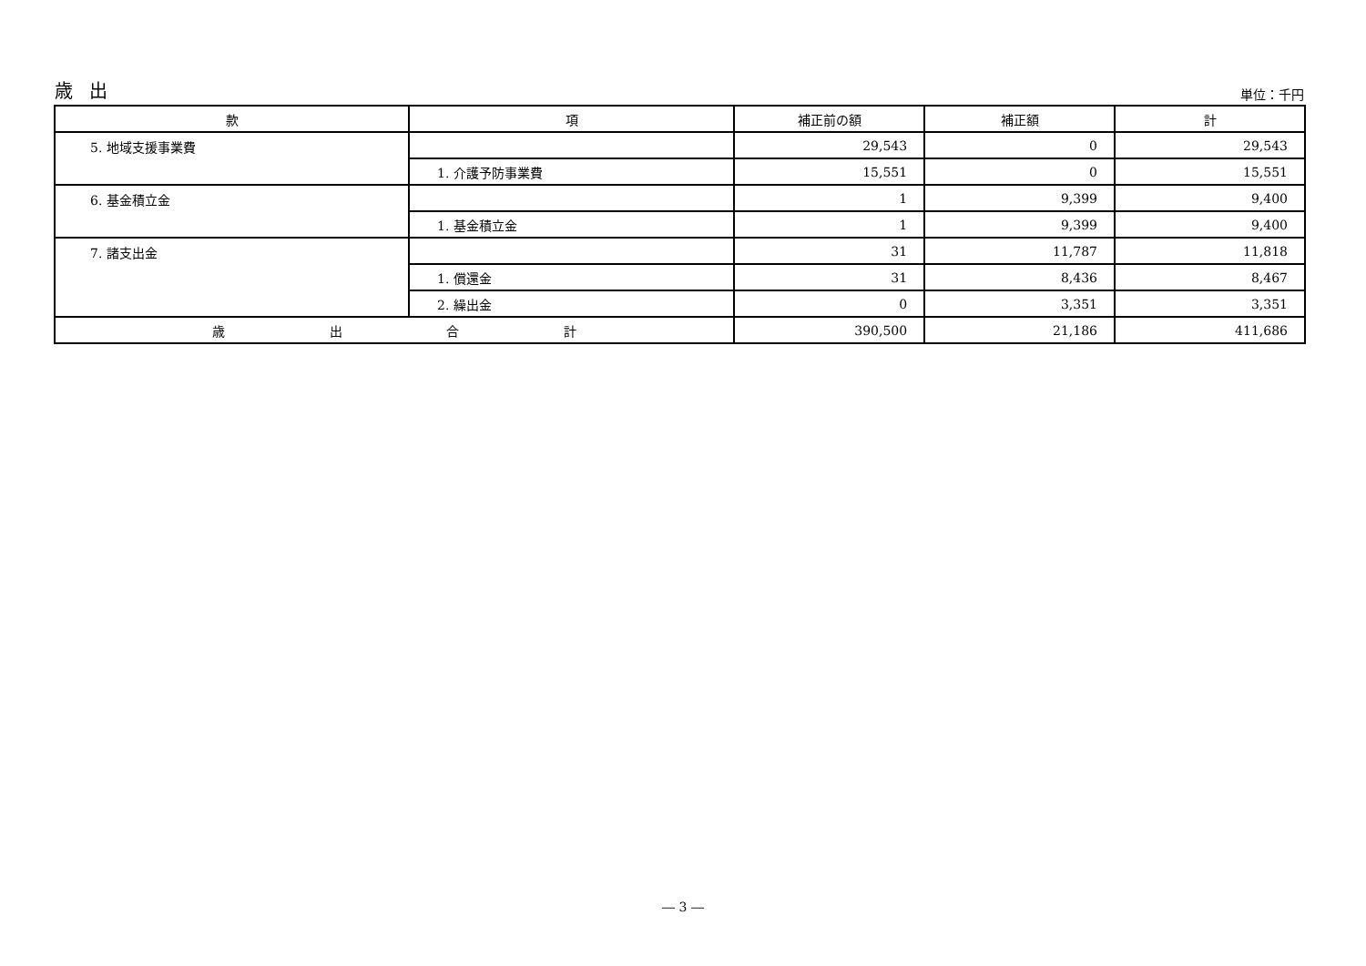歳出
単位：千円
| 款 | 項 | 補正前の額 | 補正額 | 計 |
| --- | --- | --- | --- | --- |
| 5. 地域支援事業費 | | 29,543 | 0 | 29,543 |
| | 1. 介護予防事業費 | 15,551 | 0 | 15,551 |
| 6. 基金積立金 | | 1 | 9,399 | 9,400 |
| | 1. 基金積立金 | 1 | 9,399 | 9,400 |
| 7. 諸支出金 | | 31 | 11,787 | 11,818 |
| | 1. 償還金 | 31 | 8,436 | 8,467 |
| | 2. 繰出金 | 0 | 3,351 | 3,351 |
| 歳 出 合 計 | | 390,500 | 21,186 | 411,686 |
― 3 ―